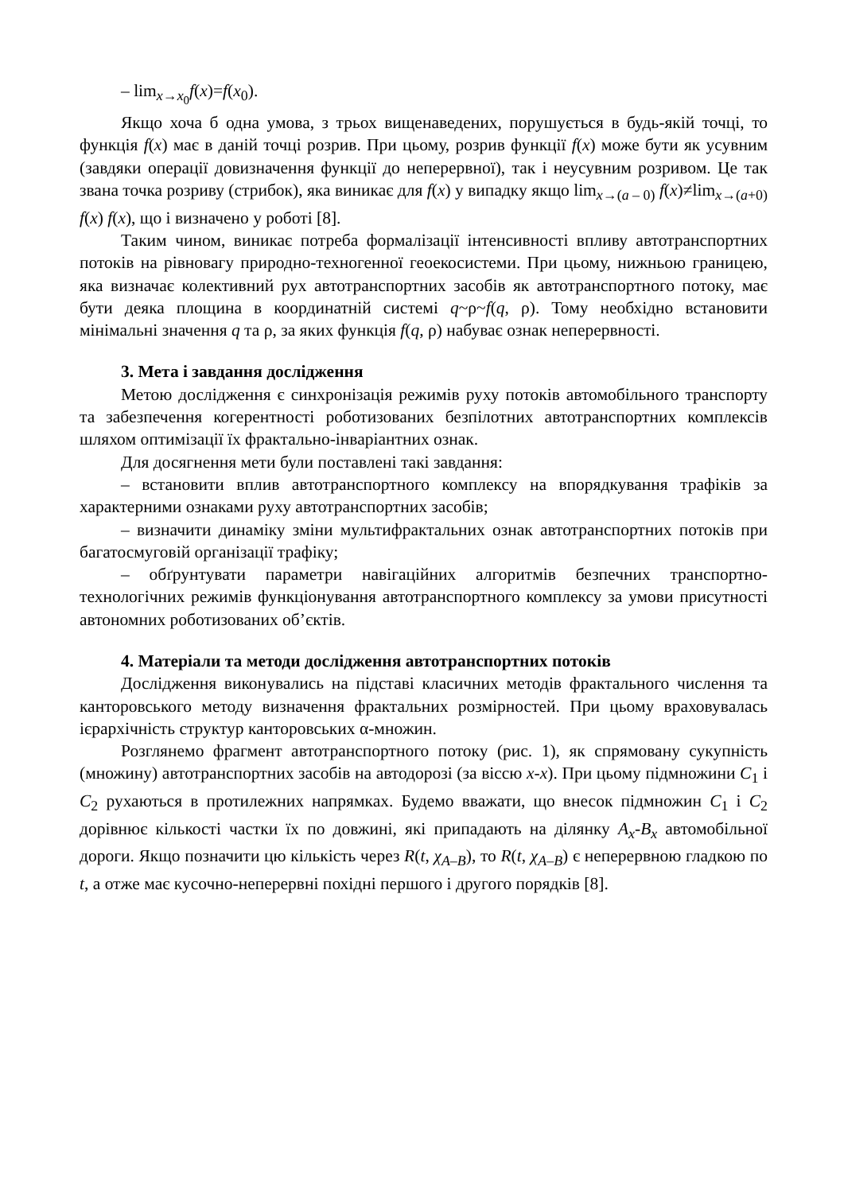– lim<sub>x→x<sub>0</sub></sub>f(x)=f(x<sub>0</sub>).
Якщо хоча б одна умова, з трьох вищенаведених, порушується в будь-якій точці, то функція f(x) має в даній точці розрив. При цьому, розрив функції f(x) може бути як усувним (завдяки операції довизначення функції до неперервної), так і неусувним розривом. Це так звана точка розриву (стрибок), яка виникає для f(x) у випадку якщо lim<sub>x→(a – 0)</sub> f(x)≠lim<sub>x→(a+0)</sub> f(x) f(x), що і визначено у роботі [8].
Таким чином, виникає потреба формалізації інтенсивності впливу автотранспортних потоків на рівновагу природно-техногенної геоекосистеми. При цьому, нижньою границею, яка визначає колективний рух автотранспортних засобів як автотранспортного потоку, має бути деяка площина в координатній системі q~ρ~f(q, ρ). Тому необхідно встановити мінімальні значення q та ρ, за яких функція f(q, ρ) набуває ознак неперервності.
3. Мета і завдання дослідження
Метою дослідження є синхронізація режимів руху потоків автомобільного транспорту та забезпечення когерентності роботизованих безпілотних автотранспортних комплексів шляхом оптимізації їх фрактально-інваріантних ознак.
Для досягнення мети були поставлені такі завдання:
– встановити вплив автотранспортного комплексу на впорядкування трафіків за характерними ознаками руху автотранспортних засобів;
– визначити динаміку зміни мультифрактальних ознак автотранспортних потоків при багатосмуговій організації трафіку;
– обґрунтувати параметри навігаційних алгоритмів безпечних транспортно-технологічних режимів функціонування автотранспортного комплексу за умови присутності автономних роботизованих об’єктів.
4. Матеріали та методи дослідження автотранспортних потоків
Дослідження виконувались на підставі класичних методів фрактального числення та канторовського методу визначення фрактальних розмірностей. При цьому враховувалась ієрархічність структур канторовських α-множин.
Розглянемо фрагмент автотранспортного потоку (рис. 1), як спрямовану сукупність (множину) автотранспортних засобів на автодорозі (за віссю x-x). При цьому підмножини C<sub>1</sub> і C<sub>2</sub> рухаються в протилежних напрямках. Будемо вважати, що внесок підмножин C<sub>1</sub> і C<sub>2</sub> дорівнює кількості частки їх по довжині, які припадають на ділянку A<sub>x</sub>-B<sub>x</sub> автомобільної дороги. Якщо позначити цю кількість через R(t, χ<sub>A–B</sub>), то R(t, χ<sub>A–B</sub>) є неперервною гладкою по t, а отже має кусочно-неперервні похідні першого і другого порядків [8].